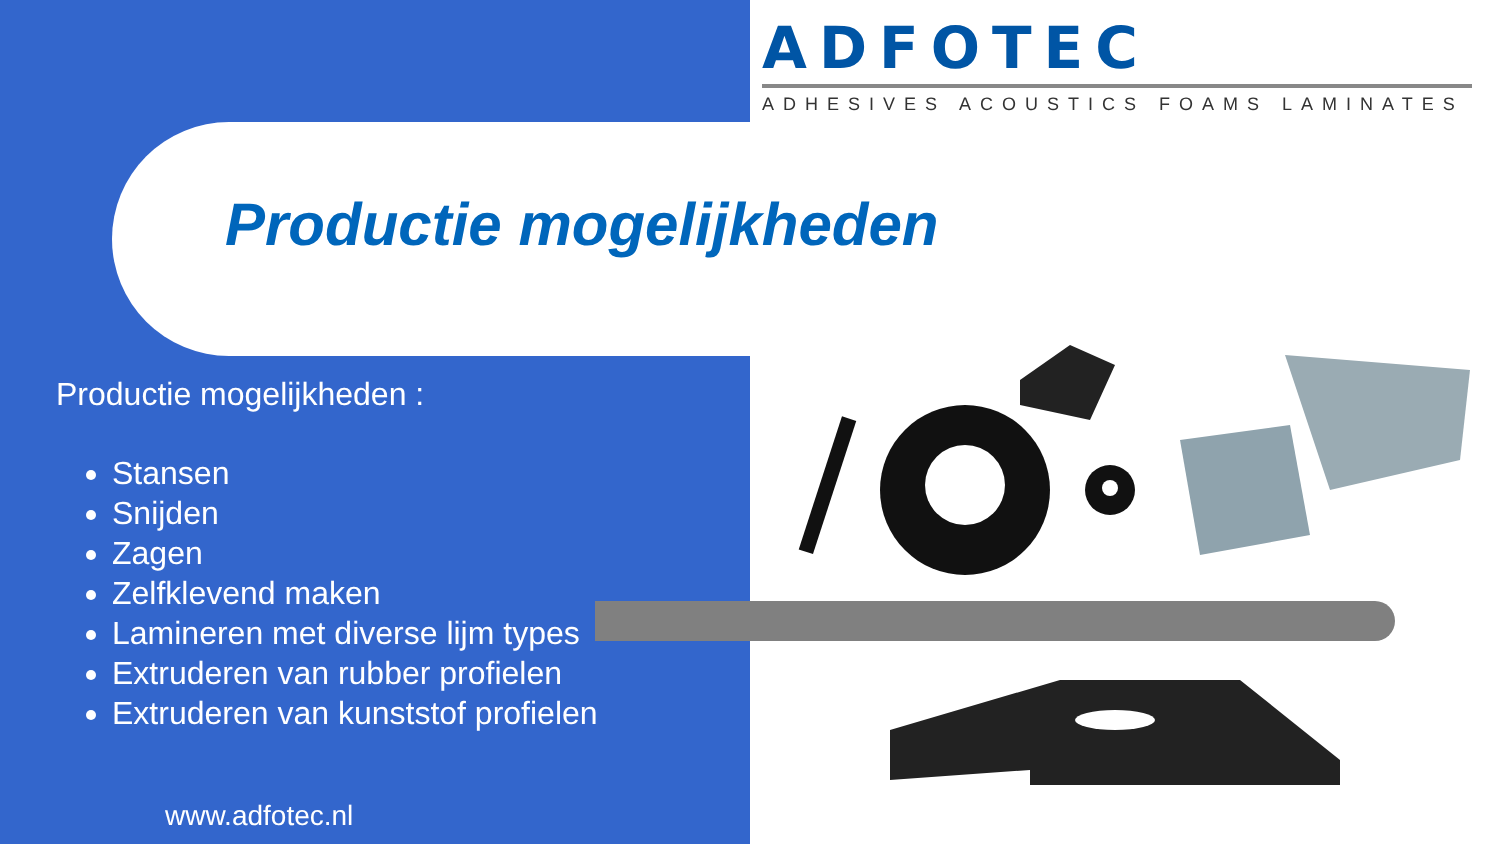ADFOTEC
ADHESIVES ACOUSTICS FOAMS LAMINATES
Productie mogelijkheden
Productie mogelijkheden :
Stansen
Snijden
Zagen
Zelfklevend maken
Lamineren met diverse lijm types
Extruderen van rubber profielen
Extruderen van kunststof profielen
www.adfotec.nl